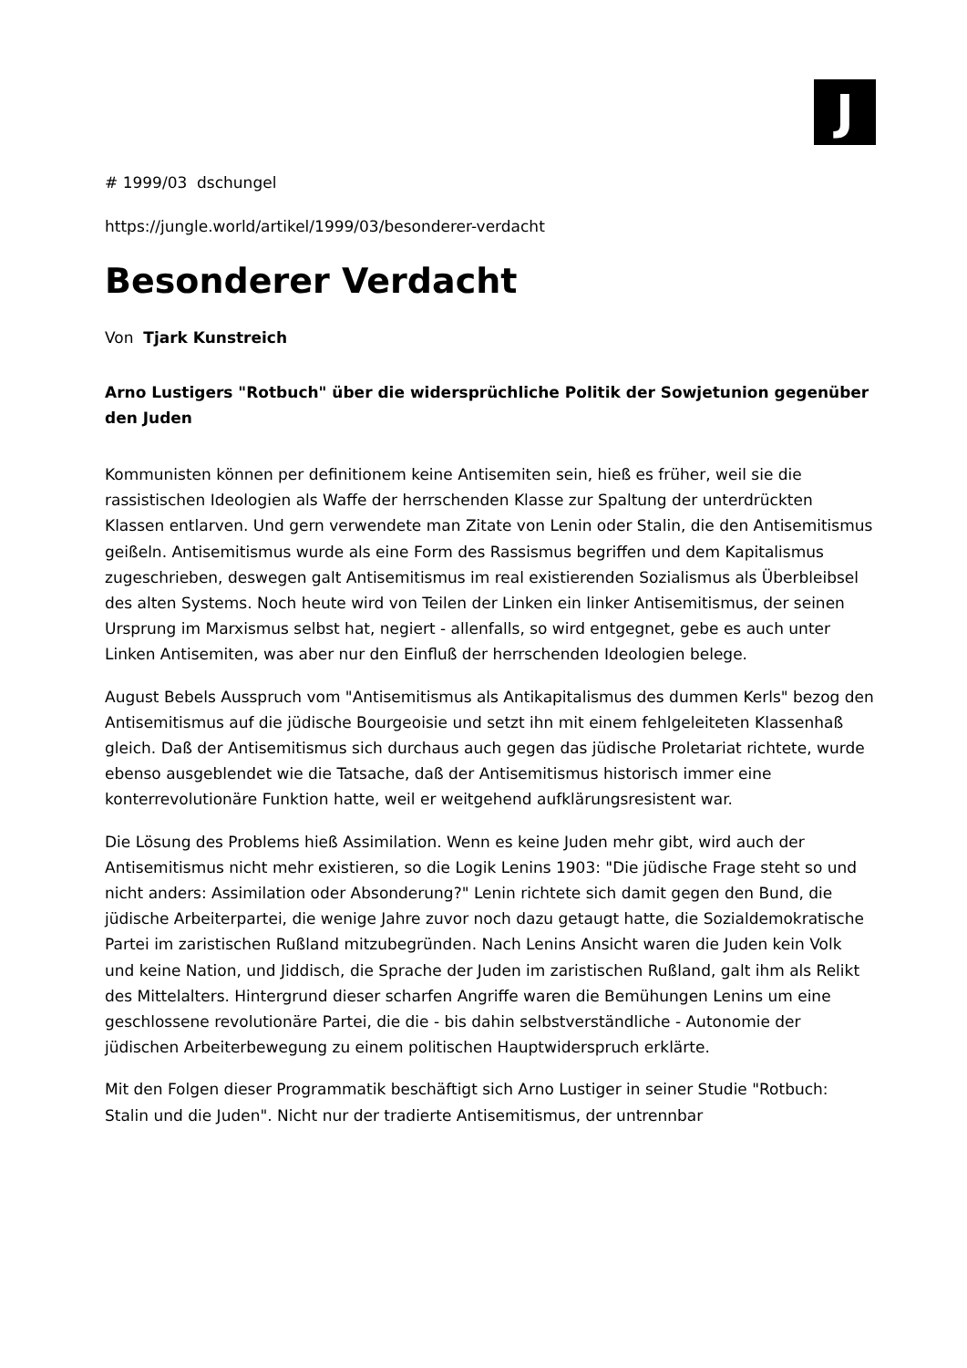J
# 1999/03 dschungel
https://jungle.world/artikel/1999/03/besonderer-verdacht
Besonderer Verdacht
Von Tjark Kunstreich
Arno Lustigers "Rotbuch" über die widersprüchliche Politik der Sowjetunion gegenüber den Juden
Kommunisten können per definitionem keine Antisemiten sein, hieß es früher, weil sie die rassistischen Ideologien als Waffe der herrschenden Klasse zur Spaltung der unterdrückten Klassen entlarven. Und gern verwendete man Zitate von Lenin oder Stalin, die den Antisemitismus geißeln. Antisemitismus wurde als eine Form des Rassismus begriffen und dem Kapitalismus zugeschrieben, deswegen galt Antisemitismus im real existierenden Sozialismus als Überbleibsel des alten Systems. Noch heute wird von Teilen der Linken ein linker Antisemitismus, der seinen Ursprung im Marxismus selbst hat, negiert - allenfalls, so wird entgegnet, gebe es auch unter Linken Antisemiten, was aber nur den Einfluß der herrschenden Ideologien belege.
August Bebels Ausspruch vom "Antisemitismus als Antikapitalismus des dummen Kerls" bezog den Antisemitismus auf die jüdische Bourgeoisie und setzt ihn mit einem fehlgeleiteten Klassenhaß gleich. Daß der Antisemitismus sich durchaus auch gegen das jüdische Proletariat richtete, wurde ebenso ausgeblendet wie die Tatsache, daß der Antisemitismus historisch immer eine konterrevolutionäre Funktion hatte, weil er weitgehend aufklärungsresistent war.
Die Lösung des Problems hieß Assimilation. Wenn es keine Juden mehr gibt, wird auch der Antisemitismus nicht mehr existieren, so die Logik Lenins 1903: "Die jüdische Frage steht so und nicht anders: Assimilation oder Absonderung?" Lenin richtete sich damit gegen den Bund, die jüdische Arbeiterpartei, die wenige Jahre zuvor noch dazu getaugt hatte, die Sozialdemokratische Partei im zaristischen Rußland mitzubegründen. Nach Lenins Ansicht waren die Juden kein Volk und keine Nation, und Jiddisch, die Sprache der Juden im zaristischen Rußland, galt ihm als Relikt des Mittelalters. Hintergrund dieser scharfen Angriffe waren die Bemühungen Lenins um eine geschlossene revolutionäre Partei, die die - bis dahin selbstverständliche - Autonomie der jüdischen Arbeiterbewegung zu einem politischen Hauptwiderspruch erklärte.
Mit den Folgen dieser Programmatik beschäftigt sich Arno Lustiger in seiner Studie "Rotbuch: Stalin und die Juden". Nicht nur der tradierte Antisemitismus, der untrennbar